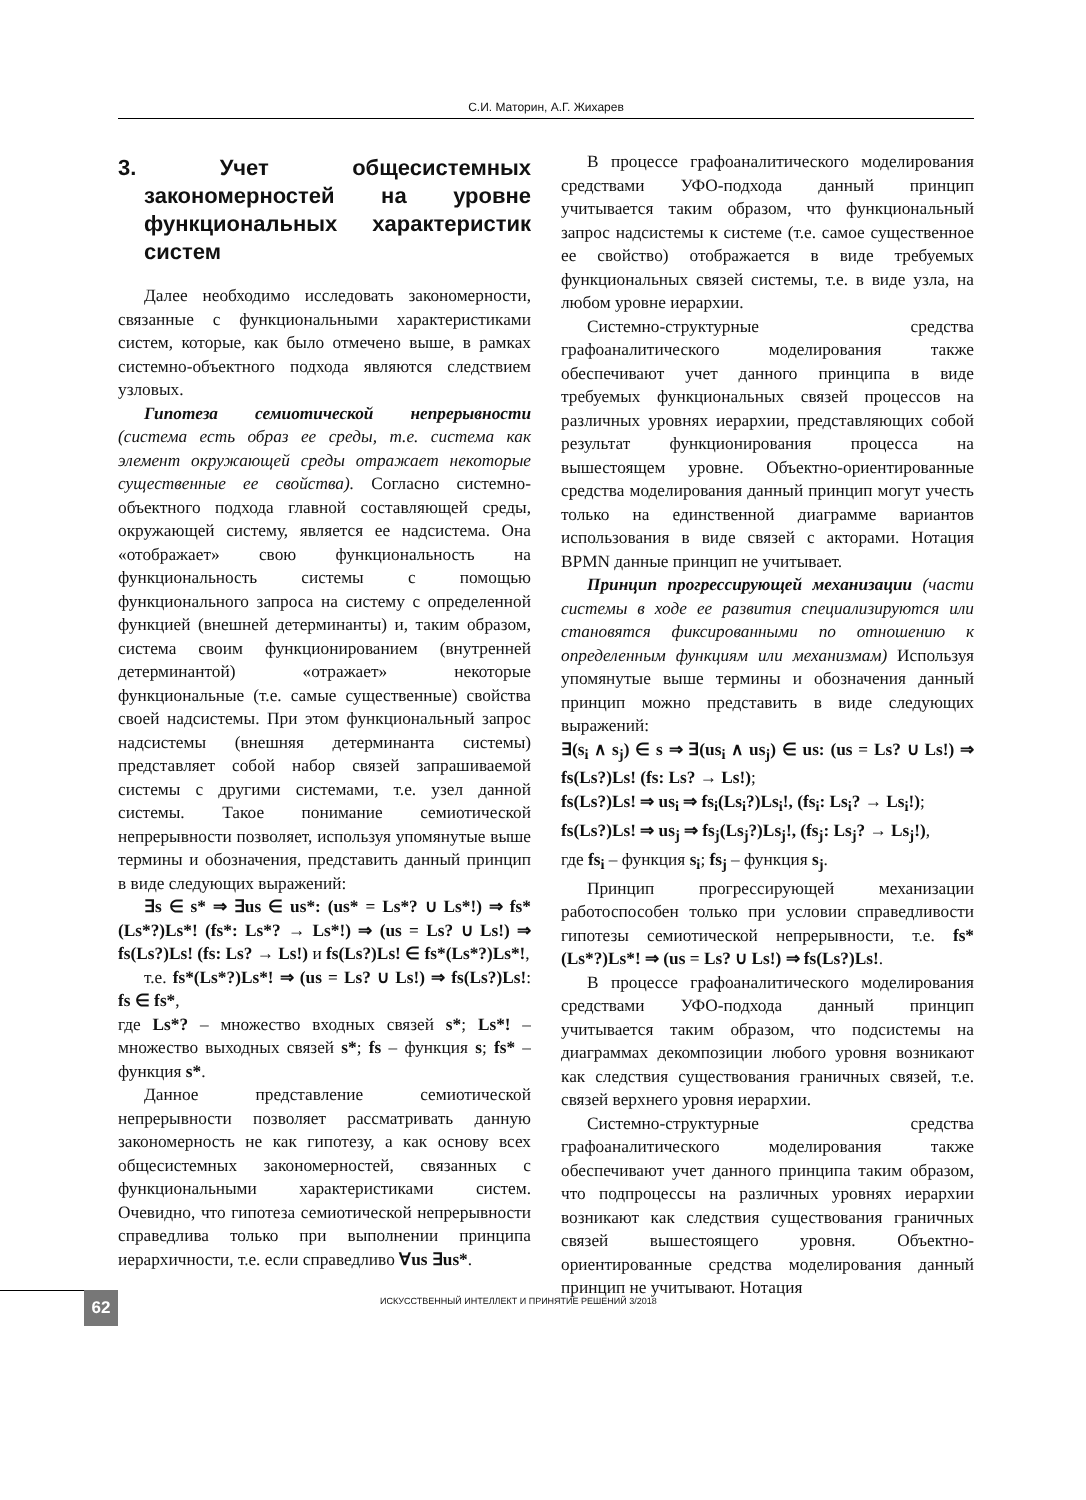С.И. Маторин, А.Г. Жихарев
3. Учет общесистемных закономерностей на уровне функциональных характеристик систем
Далее необходимо исследовать закономерности, связанные с функциональными характеристиками систем, которые, как было отмечено выше, в рамках системно-объектного подхода являются следствием узловых.
Гипотеза семиотической непрерывности (система есть образ ее среды, т.е. система как элемент окружающей среды отражает некоторые существенные ее свойства). Согласно системно-объектного подхода главной составляющей среды, окружающей систему, является ее надсистема. Она «отображает» свою функциональность на функциональность системы с помощью функционального запроса на систему с определенной функцией (внешней детерминанты) и, таким образом, система своим функционированием (внутренней детерминантой) «отражает» некоторые функциональные (т.е. самые существенные) свойства своей надсистемы. При этом функциональный запрос надсистемы (внешняя детерминанта системы) представляет собой набор связей запрашиваемой системы с другими системами, т.е. узел данной системы. Такое понимание семиотической непрерывности позволяет, используя упомянутые выше термины и обозначения, представить данный принцип в виде следующих выражений:
∃s ∈ s* ⇒ ∃us ∈ us*: (us* = Ls*? ∪ Ls*!) ⇒ fs*(Ls*?)Ls*! (fs*: Ls*? → Ls*!) ⇒ (us = Ls? ∪ Ls!) ⇒ fs(Ls?)Ls! (fs: Ls? → Ls!) и fs(Ls?)Ls! ∈ fs*(Ls*?)Ls*!,
т.е. fs*(Ls*?)Ls*! ⇒ (us = Ls? ∪ Ls!) ⇒ fs(Ls?)Ls!: fs ∈ fs*,
где Ls*? – множество входных связей s*; Ls*! – множество выходных связей s*; fs – функция s; fs* – функция s*.
Данное представление семиотической непрерывности позволяет рассматривать данную закономерность не как гипотезу, а как основу всех общесистемных закономерностей, связанных с функциональными характеристиками систем. Очевидно, что гипотеза семиотической непрерывности справедлива только при выполнении принципа иерархичности, т.е. если справедливо ∀us ∃us*.
В процессе графоаналитического моделирования средствами УФО-подхода данный принцип учитывается таким образом, что функциональный запрос надсистемы к системе (т.е. самое существенное ее свойство) отображается в виде требуемых функциональных связей системы, т.е. в виде узла, на любом уровне иерархии.
Системно-структурные средства графоаналитического моделирования также обеспечивают учет данного принципа в виде требуемых функциональных связей процессов на различных уровнях иерархии, представляющих собой результат функционирования процесса на вышестоящем уровне. Объектно-ориентированные средства моделирования данный принцип могут учесть только на единственной диаграмме вариантов использования в виде связей с акторами. Нотация BPMN данные принцип не учитывает.
Принцип прогрессирующей механизации (части системы в ходе ее развития специализируются или становятся фиксированными по отношению к определенным функциям или механизмам) Используя упомянутые выше термины и обозначения данный принцип можно представить в виде следующих выражений:
∃(s<sub>i</sub> ∧ s<sub>j</sub>) ∈ s ⇒ ∃(us<sub>i</sub> ∧ us<sub>j</sub>) ∈ us: (us = Ls? ∪ Ls!) ⇒ fs(Ls?)Ls! (fs: Ls? → Ls!);
fs(Ls?)Ls! ⇒ us<sub>i</sub> ⇒ fs<sub>i</sub>(Ls<sub>i</sub>?)Ls<sub>i</sub>!, (fs<sub>i</sub>: Ls<sub>i</sub>? → Ls<sub>i</sub>!);
fs(Ls?)Ls! ⇒ us<sub>j</sub> ⇒ fs<sub>j</sub>(Ls<sub>j</sub>?)Ls<sub>j</sub>!, (fs<sub>j</sub>: Ls<sub>j</sub>? → Ls<sub>j</sub>!),
где fs<sub>i</sub> – функция s<sub>i</sub>; fs<sub>j</sub> – функция s<sub>j</sub>.
Принцип прогрессирующей механизации работоспособен только при условии справедливости гипотезы семиотической непрерывности, т.е. fs*(Ls*?)Ls*! ⇒ (us = Ls? ∪ Ls!) ⇒ fs(Ls?)Ls!.
В процессе графоаналитического моделирования средствами УФО-подхода данный принцип учитывается таким образом, что подсистемы на диаграммах декомпозиции любого уровня возникают как следствия существования граничных связей, т.е. связей верхнего уровня иерархии.
Системно-структурные средства графоаналитического моделирования также обеспечивают учет данного принципа таким образом, что подпроцессы на различных уровнях иерархии возникают как следствия существования граничных связей вышестоящего уровня. Объектно-ориентированные средства моделирования данный принцип не учитывают. Нотация
62
ИСКУССТВЕННЫЙ ИНТЕЛЛЕКТ И ПРИНЯТИЕ РЕШЕНИЙ 3/2018